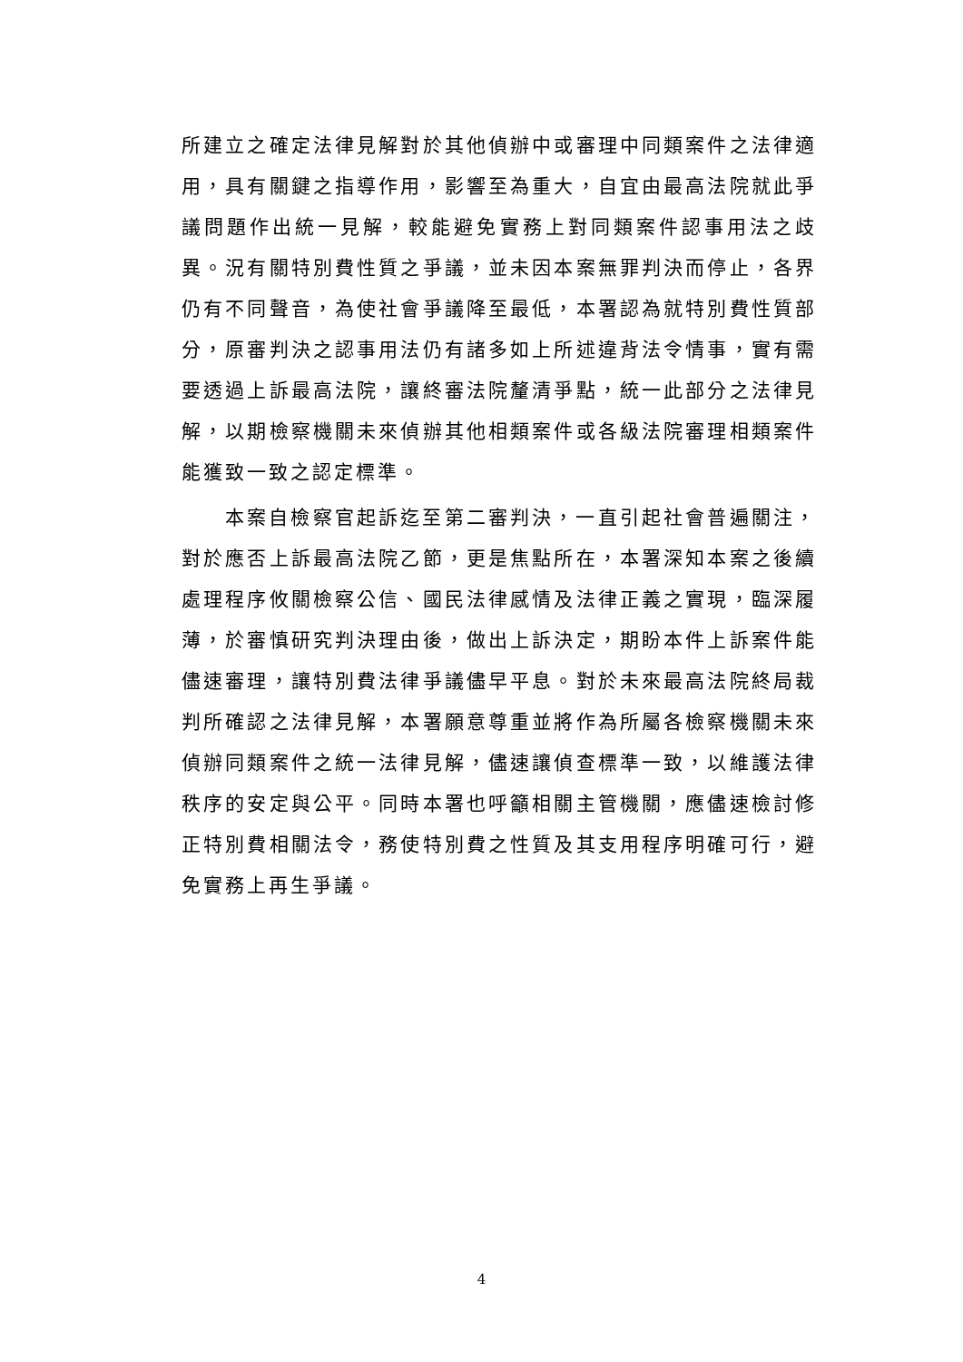所建立之確定法律見解對於其他偵辦中或審理中同類案件之法律適用，具有關鍵之指導作用，影響至為重大，自宜由最高法院就此爭議問題作出統一見解，較能避免實務上對同類案件認事用法之歧異。況有關特別費性質之爭議，並未因本案無罪判決而停止，各界仍有不同聲音，為使社會爭議降至最低，本署認為就特別費性質部分，原審判決之認事用法仍有諸多如上所述違背法令情事，實有需要透過上訴最高法院，讓終審法院釐清爭點，統一此部分之法律見解，以期檢察機關未來偵辦其他相類案件或各級法院審理相類案件能獲致一致之認定標準。
本案自檢察官起訴迄至第二審判決，一直引起社會普遍關注，對於應否上訴最高法院乙節，更是焦點所在，本署深知本案之後續處理程序攸關檢察公信、國民法律感情及法律正義之實現，臨深履薄，於審慎研究判決理由後，做出上訴決定，期盼本件上訴案件能儘速審理，讓特別費法律爭議儘早平息。對於未來最高法院終局裁判所確認之法律見解，本署願意尊重並將作為所屬各檢察機關未來偵辦同類案件之統一法律見解，儘速讓偵查標準一致，以維護法律秩序的安定與公平。同時本署也呼籲相關主管機關，應儘速檢討修正特別費相關法令，務使特別費之性質及其支用程序明確可行，避免實務上再生爭議。
4